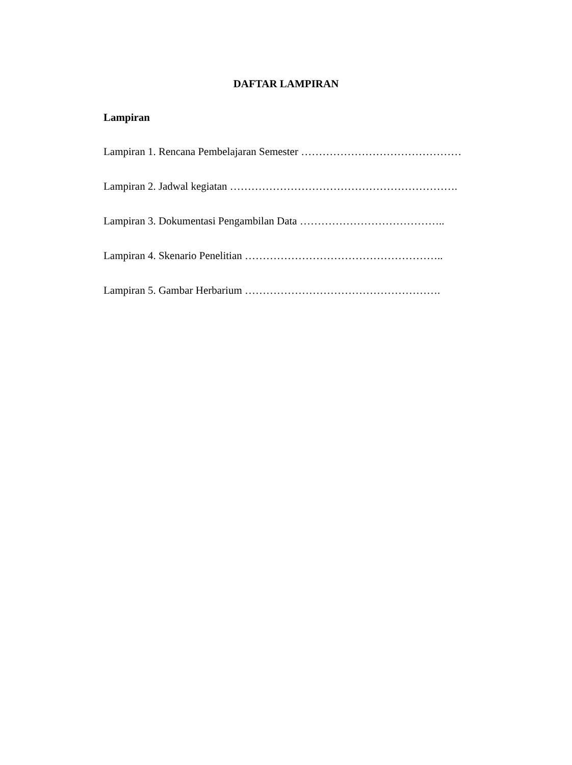DAFTAR LAMPIRAN
Lampiran
Lampiran 1. Rencana Pembelajaran Semester ………………………………………
Lampiran 2. Jadwal kegiatan ……………………………………………………….
Lampiran 3. Dokumentasi Pengambilan Data …………………………………..
Lampiran 4. Skenario Penelitian ………………………………………………..
Lampiran 5. Gambar Herbarium ……………………………………………….